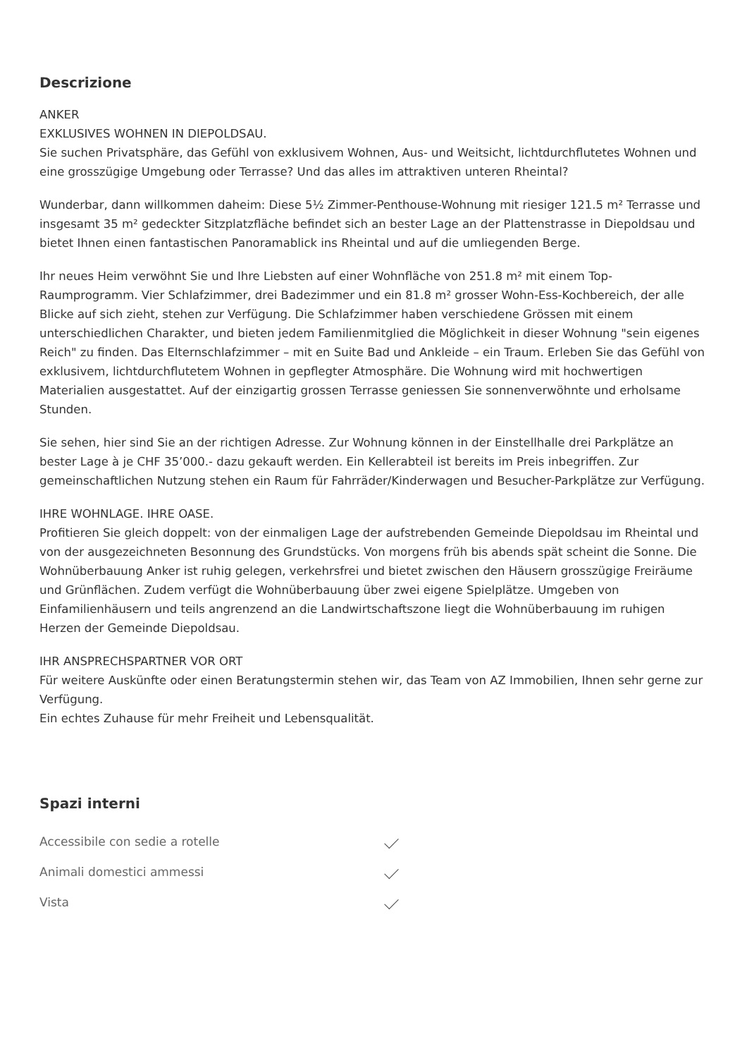Descrizione
ANKER
EXKLUSIVES WOHNEN IN DIEPOLDSAU.
Sie suchen Privatsphäre, das Gefühl von exklusivem Wohnen, Aus- und Weitsicht, lichtdurchflutetes Wohnen und eine grosszügige Umgebung oder Terrasse? Und das alles im attraktiven unteren Rheintal?
Wunderbar, dann willkommen daheim: Diese 5½ Zimmer-Penthouse-Wohnung mit riesiger 121.5 m² Terrasse und insgesamt 35 m² gedeckter Sitzplatzfläche befindet sich an bester Lage an der Plattenstrasse in Diepoldsau und bietet Ihnen einen fantastischen Panoramablick ins Rheintal und auf die umliegenden Berge.
Ihr neues Heim verwöhnt Sie und Ihre Liebsten auf einer Wohnfläche von 251.8 m² mit einem Top-Raumprogramm. Vier Schlafzimmer, drei Badezimmer und ein 81.8 m² grosser Wohn-Ess-Kochbereich, der alle Blicke auf sich zieht, stehen zur Verfügung. Die Schlafzimmer haben verschiedene Grössen mit einem unterschiedlichen Charakter, und bieten jedem Familienmitglied die Möglichkeit in dieser Wohnung "sein eigenes Reich" zu finden. Das Elternschlafzimmer – mit en Suite Bad und Ankleide – ein Traum. Erleben Sie das Gefühl von exklusivem, lichtdurchflutetem Wohnen in gepflegter Atmosphäre. Die Wohnung wird mit hochwertigen Materialien ausgestattet. Auf der einzigartig grossen Terrasse geniessen Sie sonnenverwöhnte und erholsame Stunden.
Sie sehen, hier sind Sie an der richtigen Adresse. Zur Wohnung können in der Einstellhalle drei Parkplätze an bester Lage à je CHF 35’000.- dazu gekauft werden. Ein Kellerabteil ist bereits im Preis inbegriffen. Zur gemeinschaftlichen Nutzung stehen ein Raum für Fahrräder/Kinderwagen und Besucher-Parkplätze zur Verfügung.
IHRE WOHNLAGE. IHRE OASE.
Profitieren Sie gleich doppelt: von der einmaligen Lage der aufstrebenden Gemeinde Diepoldsau im Rheintal und von der ausgezeichneten Besonnung des Grundstücks. Von morgens früh bis abends spät scheint die Sonne. Die Wohnüberbauung Anker ist ruhig gelegen, verkehrsfrei und bietet zwischen den Häusern grosszügige Freiräume und Grünflächen. Zudem verfügt die Wohnüberbauung über zwei eigene Spielplätze. Umgeben von Einfamilienhäusern und teils angrenzend an die Landwirtschaftszone liegt die Wohnüberbauung im ruhigen Herzen der Gemeinde Diepoldsau.
IHR ANSPRECHSPARTNER VOR ORT
Für weitere Auskünfte oder einen Beratungstermin stehen wir, das Team von AZ Immobilien, Ihnen sehr gerne zur Verfügung.
Ein echtes Zuhause für mehr Freiheit und Lebensqualität.
Spazi interni
Accessibile con sedie a rotelle
Animali domestici ammessi
Vista